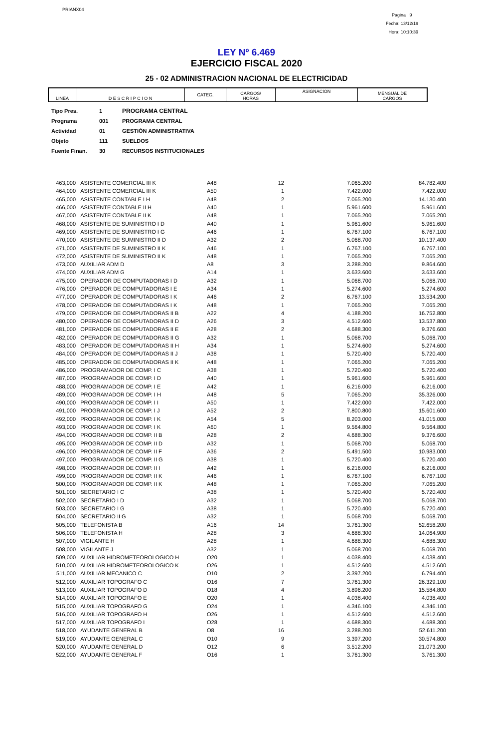PRIANX04
Pagina 9
Fecha: 13/12/19
Hora: 10:10:39
LEY Nº 6.469
EJERCICIO FISCAL 2020
25 - 02 ADMINISTRACION NACIONAL DE ELECTRICIDAD
| LINEA | D E S C R I P C I O N | CATEG. | CARGOS/ HORAS | ASIGNACION | MENSUAL DE CARGOS |
| Tipo Pres. | 1 | PROGRAMA CENTRAL |
| Programa | 001 | PROGRAMA CENTRAL |
| Actividad | 01 | GESTIÓN ADMINISTRATIVA |
| Objeto | 111 | SUELDOS |
| Fuente Finan. | 30 | RECURSOS INSTITUCIONALES |
| 463,000 | ASISTENTE COMERCIAL III K | A48 | 12 | 7.065.200 | 84.782.400 |
| 464,000 | ASISTENTE COMERCIAL III K | A50 | 1 | 7.422.000 | 7.422.000 |
| 465,000 | ASISTENTE CONTABLE I H | A48 | 2 | 7.065.200 | 14.130.400 |
| 466,000 | ASISTENTE CONTABLE II H | A40 | 1 | 5.961.600 | 5.961.600 |
| 467,000 | ASISTENTE CONTABLE II K | A48 | 1 | 7.065.200 | 7.065.200 |
| 468,000 | ASISTENTE DE SUMINISTRO I D | A40 | 1 | 5.961.600 | 5.961.600 |
| 469,000 | ASISTENTE DE SUMINISTRO I G | A46 | 1 | 6.767.100 | 6.767.100 |
| 470,000 | ASISTENTE DE SUMINISTRO II D | A32 | 2 | 5.068.700 | 10.137.400 |
| 471,000 | ASISTENTE DE SUMINISTRO II K | A46 | 1 | 6.767.100 | 6.767.100 |
| 472,000 | ASISTENTE DE SUMINISTRO II K | A48 | 1 | 7.065.200 | 7.065.200 |
| 473,000 | AUXILIAR ADM D | A8 | 3 | 3.288.200 | 9.864.600 |
| 474,000 | AUXILIAR ADM G | A14 | 1 | 3.633.600 | 3.633.600 |
| 475,000 | OPERADOR DE COMPUTADORAS I D | A32 | 1 | 5.068.700 | 5.068.700 |
| 476,000 | OPERADOR DE COMPUTADORAS I E | A34 | 1 | 5.274.600 | 5.274.600 |
| 477,000 | OPERADOR DE COMPUTADORAS I K | A46 | 2 | 6.767.100 | 13.534.200 |
| 478,000 | OPERADOR DE COMPUTADORAS I K | A48 | 1 | 7.065.200 | 7.065.200 |
| 479,000 | OPERADOR DE COMPUTADORAS II B | A22 | 4 | 4.188.200 | 16.752.800 |
| 480,000 | OPERADOR DE COMPUTADORAS II D | A26 | 3 | 4.512.600 | 13.537.800 |
| 481,000 | OPERADOR DE COMPUTADORAS II E | A28 | 2 | 4.688.300 | 9.376.600 |
| 482,000 | OPERADOR DE COMPUTADORAS II G | A32 | 1 | 5.068.700 | 5.068.700 |
| 483,000 | OPERADOR DE COMPUTADORAS II H | A34 | 1 | 5.274.600 | 5.274.600 |
| 484,000 | OPERADOR DE COMPUTADORAS II J | A38 | 1 | 5.720.400 | 5.720.400 |
| 485,000 | OPERADOR DE COMPUTADORAS II K | A48 | 1 | 7.065.200 | 7.065.200 |
| 486,000 | PROGRAMADOR DE COMP. I C | A38 | 1 | 5.720.400 | 5.720.400 |
| 487,000 | PROGRAMADOR DE COMP. I D | A40 | 1 | 5.961.600 | 5.961.600 |
| 488,000 | PROGRAMADOR DE COMP. I E | A42 | 1 | 6.216.000 | 6.216.000 |
| 489,000 | PROGRAMADOR DE COMP. I H | A48 | 5 | 7.065.200 | 35.326.000 |
| 490,000 | PROGRAMADOR DE COMP. I I | A50 | 1 | 7.422.000 | 7.422.000 |
| 491,000 | PROGRAMADOR DE COMP. I J | A52 | 2 | 7.800.800 | 15.601.600 |
| 492,000 | PROGRAMADOR DE COMP. I K | A54 | 5 | 8.203.000 | 41.015.000 |
| 493,000 | PROGRAMADOR DE COMP. I K | A60 | 1 | 9.564.800 | 9.564.800 |
| 494,000 | PROGRAMADOR DE COMP. II B | A28 | 2 | 4.688.300 | 9.376.600 |
| 495,000 | PROGRAMADOR DE COMP. II D | A32 | 1 | 5.068.700 | 5.068.700 |
| 496,000 | PROGRAMADOR DE COMP. II F | A36 | 2 | 5.491.500 | 10.983.000 |
| 497,000 | PROGRAMADOR DE COMP. II G | A38 | 1 | 5.720.400 | 5.720.400 |
| 498,000 | PROGRAMADOR DE COMP. II I | A42 | 1 | 6.216.000 | 6.216.000 |
| 499,000 | PROGRAMADOR DE COMP. II K | A46 | 1 | 6.767.100 | 6.767.100 |
| 500,000 | PROGRAMADOR DE COMP. II K | A48 | 1 | 7.065.200 | 7.065.200 |
| 501,000 | SECRETARIO I C | A38 | 1 | 5.720.400 | 5.720.400 |
| 502,000 | SECRETARIO I D | A32 | 1 | 5.068.700 | 5.068.700 |
| 503,000 | SECRETARIO I G | A38 | 1 | 5.720.400 | 5.720.400 |
| 504,000 | SECRETARIO II G | A32 | 1 | 5.068.700 | 5.068.700 |
| 505,000 | TELEFONISTA B | A16 | 14 | 3.761.300 | 52.658.200 |
| 506,000 | TELEFONISTA H | A28 | 3 | 4.688.300 | 14.064.900 |
| 507,000 | VIGILANTE H | A28 | 1 | 4.688.300 | 4.688.300 |
| 508,000 | VIGILANTE J | A32 | 1 | 5.068.700 | 5.068.700 |
| 509,000 | AUXILIAR HIDROMETEOROLOGICO H | O20 | 1 | 4.038.400 | 4.038.400 |
| 510,000 | AUXILIAR HIDROMETEOROLOGICO K | O26 | 1 | 4.512.600 | 4.512.600 |
| 511,000 | AUXILIAR MECANICO C | O10 | 2 | 3.397.200 | 6.794.400 |
| 512,000 | AUXILIAR TOPOGRAFO C | O16 | 7 | 3.761.300 | 26.329.100 |
| 513,000 | AUXILIAR TOPOGRAFO D | O18 | 4 | 3.896.200 | 15.584.800 |
| 514,000 | AUXILIAR TOPOGRAFO E | O20 | 1 | 4.038.400 | 4.038.400 |
| 515,000 | AUXILIAR TOPOGRAFO G | O24 | 1 | 4.346.100 | 4.346.100 |
| 516,000 | AUXILIAR TOPOGRAFO H | O26 | 1 | 4.512.600 | 4.512.600 |
| 517,000 | AUXILIAR TOPOGRAFO I | O28 | 1 | 4.688.300 | 4.688.300 |
| 518,000 | AYUDANTE GENERAL B | O8 | 16 | 3.288.200 | 52.611.200 |
| 519,000 | AYUDANTE GENERAL C | O10 | 9 | 3.397.200 | 30.574.800 |
| 520,000 | AYUDANTE GENERAL D | O12 | 6 | 3.512.200 | 21.073.200 |
| 522,000 | AYUDANTE GENERAL F | O16 | 1 | 3.761.300 | 3.761.300 |